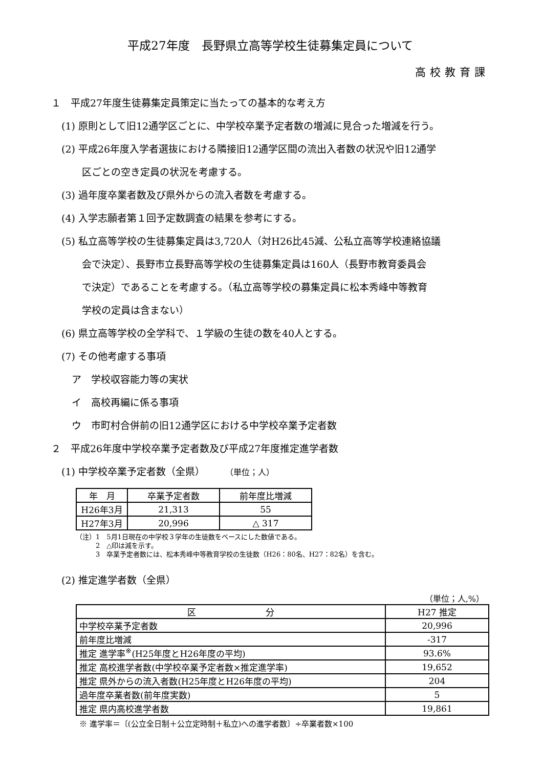平成27年度　長野県立高等学校生徒募集定員について
高校教育課
１　平成27年度生徒募集定員策定に当たっての基本的な考え方
(1) 原則として旧12通学区ごとに、中学校卒業予定者数の増減に見合った増減を行う。
(2) 平成26年度入学者選抜における隣接旧12通学区間の流出入者数の状況や旧12通学
区ごとの空き定員の状況を考慮する。
(3) 過年度卒業者数及び県外からの流入者数を考慮する。
(4) 入学志願者第１回予定数調査の結果を参考にする。
(5) 私立高等学校の生徒募集定員は3,720人（対H26比45減、公私立高等学校連絡協議
会で決定）、長野市立長野高等学校の生徒募集定員は160人（長野市教育委員会
で決定）であることを考慮する。（私立高等学校の募集定員に松本秀峰中等教育
学校の定員は含まない）
(6) 県立高等学校の全学科で、１学級の生徒の数を40人とする。
(7) その他考慮する事項
ア　学校収容能力等の実状
イ　高校再編に係る事項
ウ　市町村合併前の旧12通学区における中学校卒業予定者数
２　平成26年度中学校卒業予定者数及び平成27年度推定進学者数
(1) 中学校卒業予定者数（全県）　　　（単位；人）
| 年 月 | 卒業予定者数 | 前年度比増減 |
| --- | --- | --- |
| H26年3月 | 21,313 | 55 |
| H27年3月 | 20,996 | △ 317 |
（注）1　5月1日現在の中学校３学年の生徒数をベースにした数値である。
　　　2　△印は減を示す。
　　　3　卒業予定者数には、松本秀峰中等教育学校の生徒数（H26：80名、H27：82名）を含む。
(2) 推定進学者数（全県）
（単位；人,%）
| 区 分 | H27 推定 |
| --- | --- |
| 中学校卒業予定者数 | 20,996 |
| 前年度比増減 | -317 |
| 推定 進学率<sup>※</sup>(H25年度とH26年度の平均) | 93.6% |
| 推定 高校進学者数(中学校卒業予定者数×推定進学率) | 19,652 |
| 推定 県外からの流入者数(H25年度とH26年度の平均) | 204 |
| 過年度卒業者数(前年度実数) | 5 |
| 推定 県内高校進学者数 | 19,861 |
※ 進学率＝〔(公立全日制＋公立定時制＋私立)への進学者数〕÷卒業者数×100